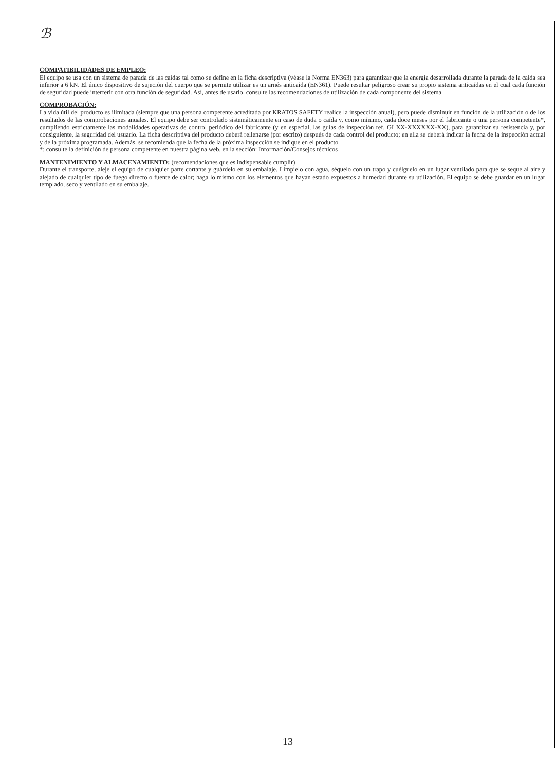ℬ
COMPATIBILIDADES DE EMPLEO:
El equipo se usa con un sistema de parada de las caídas tal como se define en la ficha descriptiva (véase la Norma EN363) para garantizar que la energía desarrollada durante la parada de la caída sea inferior a 6 kN. El único dispositivo de sujeción del cuerpo que se permite utilizar es un arnés anticaída (EN361). Puede resultar peligroso crear su propio sistema anticaídas en el cual cada función de seguridad puede interferir con otra función de seguridad. Así, antes de usarlo, consulte las recomendaciones de utilización de cada componente del sistema.
COMPROBACIÓN:
La vida útil del producto es ilimitada (siempre que una persona competente acreditada por KRATOS SAFETY realice la inspección anual), pero puede disminuir en función de la utilización o de los resultados de las comprobaciones anuales. El equipo debe ser controlado sistemáticamente en caso de duda o caída y, como mínimo, cada doce meses por el fabricante o una persona competente*, cumpliendo estrictamente las modalidades operativas de control periódico del fabricante (y en especial, las guías de inspección ref. GI XX-XXXXXX-XX), para garantizar su resistencia y, por consiguiente, la seguridad del usuario. La ficha descriptiva del producto deberá rellenarse (por escrito) después de cada control del producto; en ella se deberá indicar la fecha de la inspección actual y de la próxima programada. Además, se recomienda que la fecha de la próxima inspección se indique en el producto.
*: consulte la definición de persona competente en nuestra página web, en la sección: Información/Consejos técnicos
MANTENIMIENTO Y ALMACENAMIENTO: (recomendaciones que es indispensable cumplir)
Durante el transporte, aleje el equipo de cualquier parte cortante y guárdelo en su embalaje. Límpielo con agua, séquelo con un trapo y cuélguelo en un lugar ventilado para que se seque al aire y alejado de cualquier tipo de fuego directo o fuente de calor; haga lo mismo con los elementos que hayan estado expuestos a humedad durante su utilización. El equipo se debe guardar en un lugar templado, seco y ventilado en su embalaje.
13